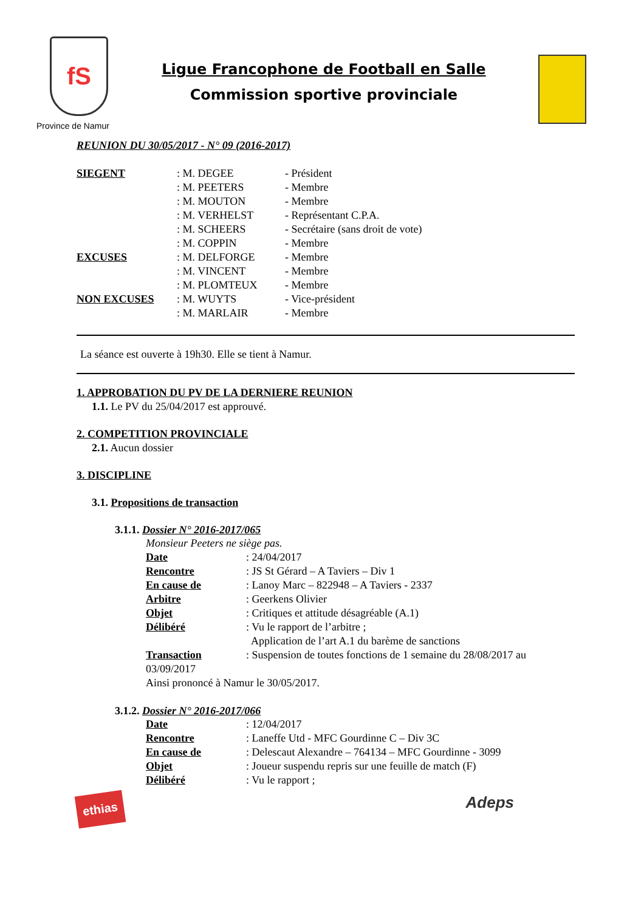fS
Province de Namur
Ligue Francophone de Football en Salle
Commission sportive provinciale
REUNION DU 30/05/2017 - N° 09 (2016-2017)
| SIEGENT | : M. DEGEE | - Président |
| | : M. PEETERS | - Membre |
| | : M. MOUTON | - Membre |
| | : M. VERHELST | - Représentant C.P.A. |
| | : M. SCHEERS | - Secrétaire (sans droit de vote) |
| | : M. COPPIN | - Membre |
| EXCUSES | : M. DELFORGE | - Membre |
| | : M. VINCENT | - Membre |
| | : M. PLOMTEUX | - Membre |
| NON EXCUSES | : M. WUYTS | - Vice-président |
| | : M. MARLAIR | - Membre |
La séance est ouverte à 19h30. Elle se tient à Namur.
1. APPROBATION DU PV DE LA DERNIERE REUNION
1.1. Le PV du 25/04/2017 est approuvé.
2. COMPETITION PROVINCIALE
2.1. Aucun dossier
3. DISCIPLINE
3.1. Propositions de transaction
3.1.1. Dossier N° 2016-2017/065
Monsieur Peeters ne siège pas.
| Date | : 24/04/2017 |
| Rencontre | : JS St Gérard – A Taviers – Div 1 |
| En cause de | : Lanoy Marc – 822948 – A Taviers - 2337 |
| Arbitre | : Geerkens Olivier |
| Objet | : Critiques et attitude désagréable (A.1) |
| Délibéré | : Vu le rapport de l’arbitre ; Application de l’art A.1 du barème de sanctions |
| Transaction | : Suspension de toutes fonctions de 1 semaine du 28/08/2017 au |
03/09/2017
Ainsi prononcé à Namur le 30/05/2017.
3.1.2. Dossier N° 2016-2017/066
| Date | : 12/04/2017 |
| Rencontre | : Laneffe Utd - MFC Gourdinne C – Div 3C |
| En cause de | : Delescaut Alexandre – 764134 – MFC Gourdinne - 3099 |
| Objet | : Joueur suspendu repris sur une feuille de match (F) |
| Délibéré | : Vu le rapport ; |
ethias
Adeps